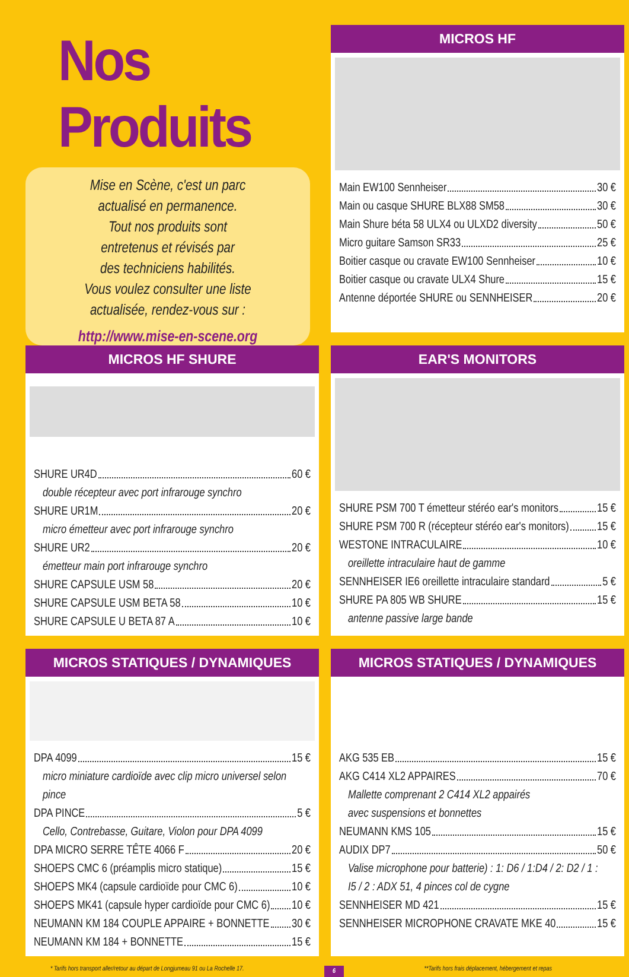Nos Produits
Mise en Scène, c'est un parc
actualisé en permanence.
Tout nos produits sont
entretenus et révisés par
des techniciens habilités.
Vous voulez consulter une liste
actualisée, rendez-vous sur :
http://www.mise-en-scene.org
MICROS HF
Main EW100 Sennheiser 30 €
Main ou casque SHURE BLX88 SM58 30 €
Main Shure béta 58 ULX4 ou ULXD2 diversity 50 €
Micro guitare Samson SR33 25 €
Boitier casque ou cravate EW100 Sennheiser 10 €
Boitier casque ou cravate ULX4 Shure 15 €
Antenne déportée SHURE ou SENNHEISER 20 €
MICROS HF SHURE
SHURE UR4D 60 €
double récepteur avec port infrarouge synchro
SHURE UR1M 20 €
micro émetteur avec port infrarouge synchro
SHURE UR2 20 €
émetteur main port infrarouge synchro
SHURE CAPSULE USM 58 20 €
SHURE CAPSULE USM BETA 58 10 €
SHURE CAPSULE U BETA 87 A 10 €
EAR'S MONITORS
SHURE PSM 700 T émetteur stéréo ear's monitors 15 €
SHURE PSM 700 R (récepteur stéréo ear's monitors) 15 €
WESTONE INTRACULAIRE 10 €
oreillette intraculaire haut de gamme
SENNHEISER IE6 oreillette intraculaire standard 5 €
SHURE PA 805 WB SHURE 15 €
antenne passive large bande
MICROS STATIQUES / DYNAMIQUES
DPA 4099 15 €
micro miniature cardioïde avec clip micro universel selon pince
DPA PINCE 5 €
Cello, Contrebasse, Guitare, Violon pour DPA 4099
DPA MICRO SERRE TÊTE 4066 F 20 €
SHOEPS CMC 6 (préamplis micro statique) 15 €
SHOEPS MK4 (capsule cardioïde pour CMC 6) 10 €
SHOEPS MK41 (capsule hyper cardioïde pour CMC 6) 10 €
NEUMANN KM 184 COUPLE APPAIRE + BONNETTE 30 €
NEUMANN KM 184 + BONNETTE 15 €
MICROS STATIQUES / DYNAMIQUES
AKG 535 EB 15 €
AKG C414 XL2 APPAIRES 70 €
Mallette comprenant 2 C414 XL2 appairés
avec suspensions et bonnettes
NEUMANN KMS 105 15 €
AUDIX DP7 50 €
Valise microphone pour batterie) : 1: D6 / 1:D4 / 2: D2 / 1 :
I5 / 2 : ADX 51, 4 pinces col de cygne
SENNHEISER MD 421 15 €
SENNHEISER MICROPHONE CRAVATE MKE 40 15 €
* Tarifs hors transport aller/retour au départ de Longjumeau 91 ou La Rochelle 17. 6 **Tarifs hors frais déplacement, hébergement et repas